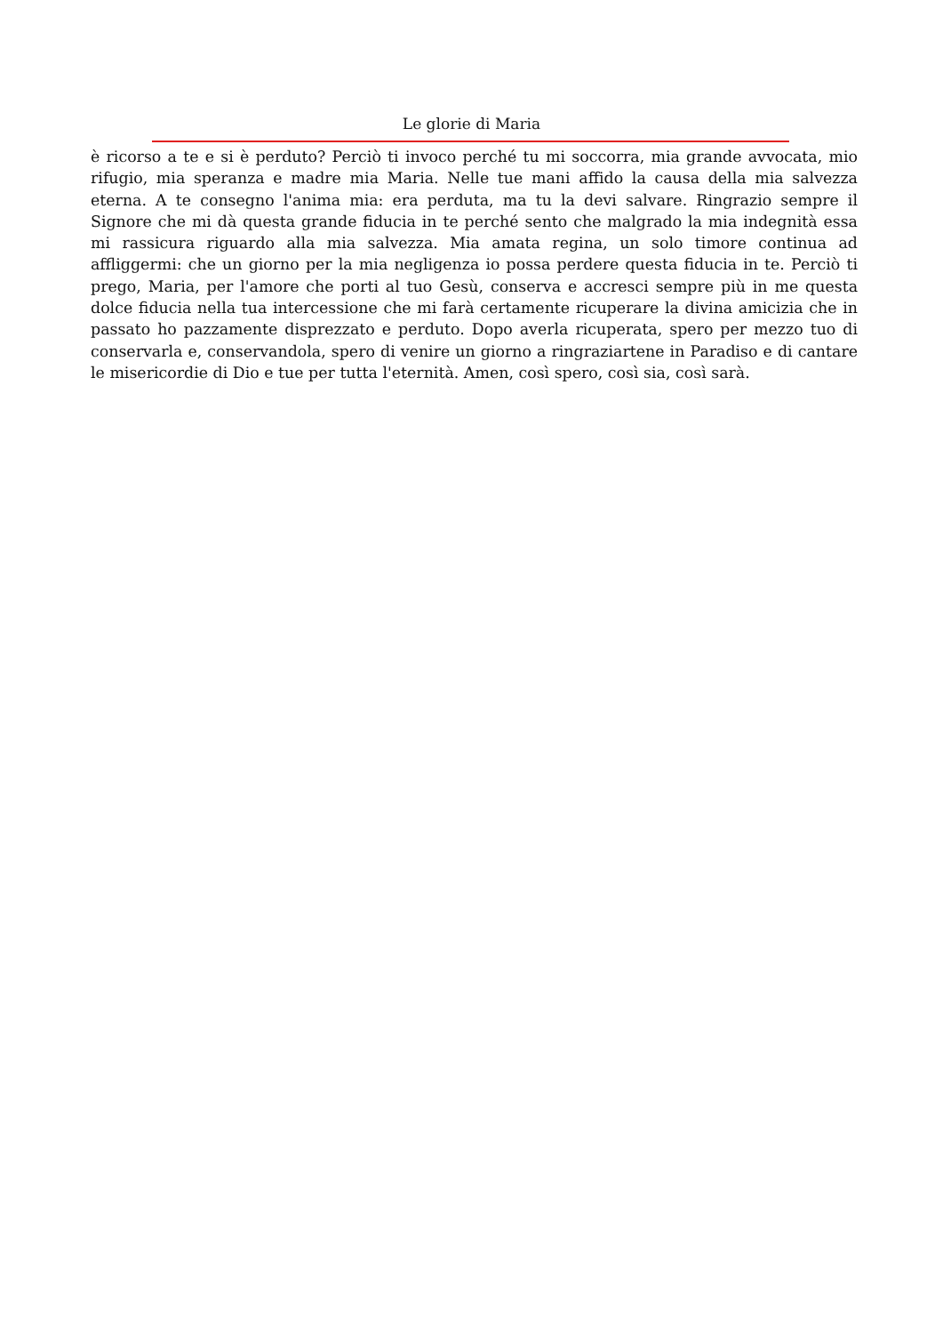Le glorie di Maria
è ricorso a te e si è perduto? Perciò ti invoco perché tu mi soccorra, mia grande avvocata, mio rifugio, mia speranza e madre mia Maria. Nelle tue mani affido la causa della mia salvezza eterna. A te consegno l'anima mia: era perduta, ma tu la devi salvare. Ringrazio sempre il Signore che mi dà questa grande fiducia in te perché sento che malgrado la mia indegnità essa mi rassicura riguardo alla mia salvezza. Mia amata regina, un solo timore continua ad affliggermi: che un giorno per la mia negligenza io possa perdere questa fiducia in te. Perciò ti prego, Maria, per l'amore che porti al tuo Gesù, conserva e accresci sempre più in me questa dolce fiducia nella tua intercessione che mi farà certamente ricuperare la divina amicizia che in passato ho pazzamente disprezzato e perduto. Dopo averla ricuperata, spero per mezzo tuo di conservarla e, conservandola, spero di venire un giorno a ringraziartene in Paradiso e di cantare le misericordie di Dio e tue per tutta l'eternità. Amen, così spero, così sia, così sarà.